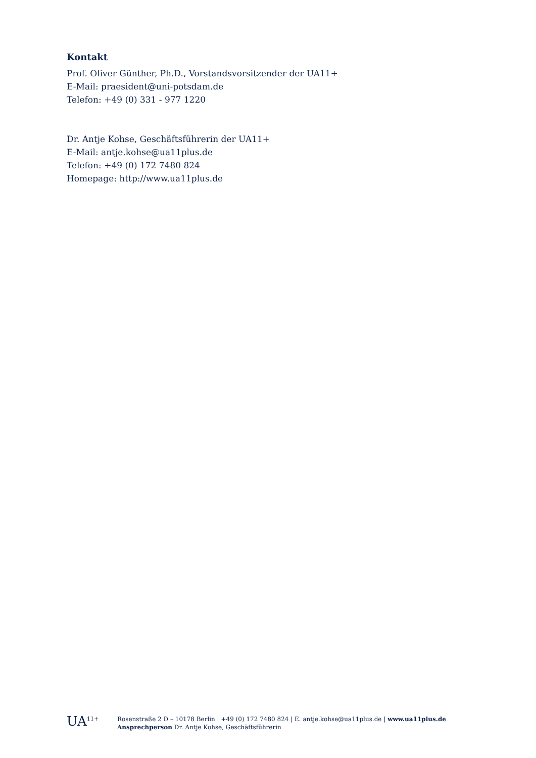Kontakt
Prof. Oliver Günther, Ph.D., Vorstandsvorsitzender der UA11+
E-Mail: praesident@uni-potsdam.de
Telefon: +49 (0) 331 - 977 1220
Dr. Antje Kohse, Geschäftsführerin der UA11+
E-Mail: antje.kohse@ua11plus.de
Telefon: +49 (0) 172 7480 824
Homepage: http://www.ua11plus.de
UA<sup>11+</sup> Rosenstraße 2 D – 10178 Berlin | +49 (0) 172 7480 824 | E. antje.kohse@ua11plus.de | www.ua11plus.de
Ansprechperson Dr. Antje Kohse, Geschäftsführerin